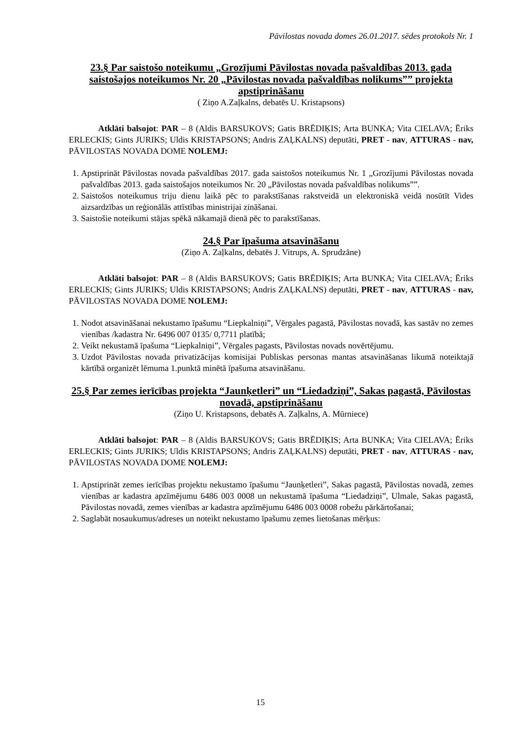Pāvilostas novada domes 26.01.2017. sēdes protokols Nr. 1
23.§ Par saistošo noteikumu „Grozījumi Pāvilostas novada pašvaldības 2013. gada saistošajos noteikumos Nr. 20 „Pāvilostas novada pašvaldības nolikums”” projekta apstiprināšanu
( Ziņo A.Zaļkalns, debatēs U. Kristapsons)
Atklāti balsojot: PAR – 8 (Aldis BARSUKOVS; Gatis BRĒDIĶIS; Arta BUNKA; Vita CIELAVA; Ēriks ERLECKIS; Gints JURIKS; Uldis KRISTAPSONS; Andris ZAĻKALNS) deputāti, PRET - nav, ATTURAS - nav, PĀVILOSTAS NOVADA DOME NOLEMJ:
1. Apstiprināt Pāvilostas novada pašvaldības 2017. gada saistošos noteikumus Nr. 1 „Grozījumi Pāvilostas novada pašvaldības 2013. gada saistošajos noteikumos Nr. 20 „Pāvilostas novada pašvaldības nolikums””.
2. Saistošos noteikumus triju dienu laikā pēc to parakstīšanas rakstveidā un elektroniskā veidā nosūtīt Vides aizsardzības un reģionālās attīstības ministrijai zināšanai.
3. Saistošie noteikumi stājas spēkā nākamajā dienā pēc to parakstīšanas.
24.§ Par īpašuma atsavināšanu
(Ziņo A. Zaļkalns, debatēs J. Vitrups, A. Sprudzāne)
Atklāti balsojot: PAR – 8 (Aldis BARSUKOVS; Gatis BRĒDIĶIS; Arta BUNKA; Vita CIELAVA; Ēriks ERLECKIS; Gints JURIKS; Uldis KRISTAPSONS; Andris ZAĻKALNS) deputāti, PRET - nav, ATTURAS - nav, PĀVILOSTAS NOVADA DOME NOLEMJ:
1. Nodot atsavināšanai nekustamo īpašumu “Liepkalniņi”, Vērgales pagastā, Pāvilostas novadā, kas sastāv no zemes vienības /kadastra Nr. 6496 007 0135/ 0,7711 platībā;
2. Veikt nekustamā īpašuma “Liepkalniņi”, Vērgales pagasts, Pāvilostas novads novērtējumu.
3. Uzdot Pāvilostas novada privatizācijas komisijai Publiskas personas mantas atsavināšanas likumā noteiktajā kārtībā organizēt lēmuma 1.punktā minētā īpašuma atsavināšanu.
25.§ Par zemes ierīcības projekta “Jaunķetleri” un “Liedadziņi”, Sakas pagastā, Pāvilostas novadā, apstiprināšanu
(Ziņo U. Kristapsons, debatēs A. Zaļkalns, A. Mūrniece)
Atklāti balsojot: PAR – 8 (Aldis BARSUKOVS; Gatis BRĒDIĶIS; Arta BUNKA; Vita CIELAVA; Ēriks ERLECKIS; Gints JURIKS; Uldis KRISTAPSONS; Andris ZAĻKALNS) deputāti, PRET - nav, ATTURAS - nav, PĀVILOSTAS NOVADA DOME NOLEMJ:
1. Apstiprināt zemes ierīcības projektu nekustamo īpašumu “Jaunķetleri”, Sakas pagastā, Pāvilostas novadā, zemes vienības ar kadastra apzīmējumu 6486 003 0008 un nekustamā īpašuma “Liedadziņi”, Ulmale, Sakas pagastā, Pāvilostas novadā, zemes vienības ar kadastra apzīmējumu 6486 003 0008 robežu pārkārtošanai;
2. Saglabāt nosaukumus/adreses un noteikt nekustamo īpašumu zemes lietošanas mērķus:
15